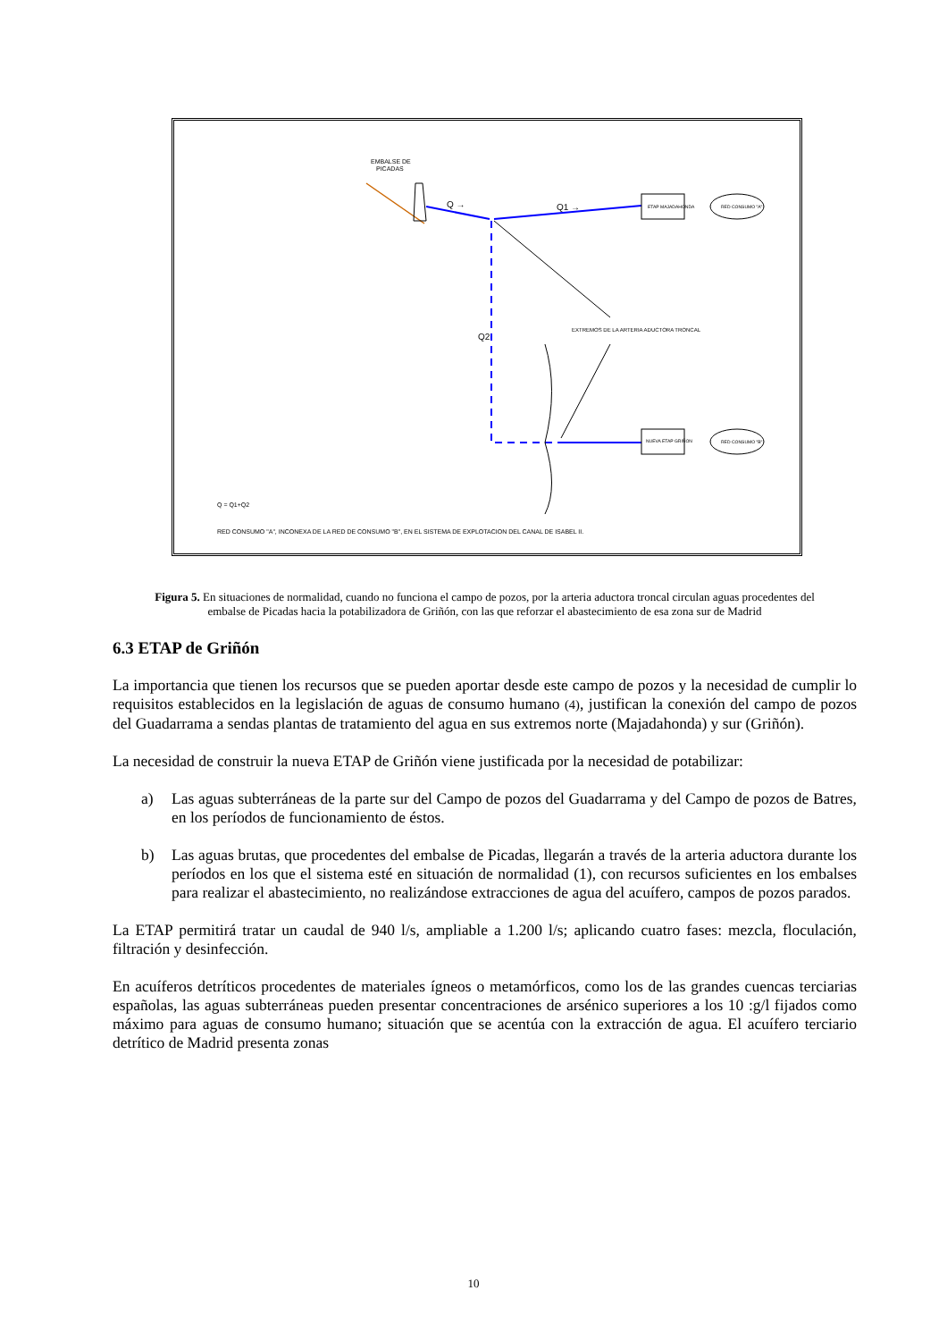EMBALSE DE
PICADAS
Q →
Q1 →
ETAP MAJADAHONDA
RED CONSUMO "A"
Q2
EXTREMOS DE LA ARTERIA ADUCTORA TRONCAL
NUEVA ETAP GRIÑON
RED CONSUMO "B"
Q = Q1+Q2
RED CONSUMO "A", INCONEXA DE LA RED DE CONSUMO "B", EN EL SISTEMA DE EXPLOTACION DEL CANAL DE ISABEL II.
Figura 5. En situaciones de normalidad, cuando no funciona el campo de pozos, por la arteria aductora troncal circulan aguas procedentes del embalse de Picadas hacia la potabilizadora de Griñón, con las que reforzar el abastecimiento de esa zona sur de Madrid
6.3 ETAP de Griñón
La importancia que tienen los recursos que se pueden aportar desde este campo de pozos y la necesidad de cumplir lo requisitos establecidos en la legislación de aguas de consumo humano (4), justifican la conexión del campo de pozos del Guadarrama a sendas plantas de tratamiento del agua en sus extremos norte (Majadahonda) y sur (Griñón).
La necesidad de construir la nueva ETAP de Griñón viene justificada por la necesidad de potabilizar:
a) Las aguas subterráneas de la parte sur del Campo de pozos del Guadarrama y del Campo de pozos de Batres, en los períodos de funcionamiento de éstos.
b) Las aguas brutas, que procedentes del embalse de Picadas, llegarán a través de la arteria aductora durante los períodos en los que el sistema esté en situación de normalidad (1), con recursos suficientes en los embalses para realizar el abastecimiento, no realizándose extracciones de agua del acuífero, campos de pozos parados.
La ETAP permitirá tratar un caudal de 940 l/s, ampliable a 1.200 l/s; aplicando cuatro fases: mezcla, floculación, filtración y desinfección.
En acuíferos detríticos procedentes de materiales ígneos o metamórficos, como los de las grandes cuencas terciarias españolas, las aguas subterráneas pueden presentar concentraciones de arsénico superiores a los 10 :g/l fijados como máximo para aguas de consumo humano; situación que se acentúa con la extracción de agua. El acuífero terciario detrítico de Madrid presenta zonas
10